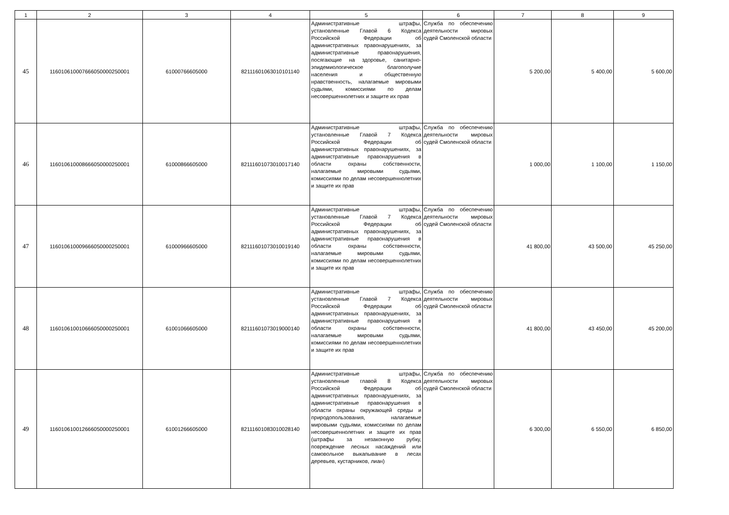| 1 | 2 | 3 | 4 | 5 | 6 | 7 | 8 | 9 |
| --- | --- | --- | --- | --- | --- | --- | --- | --- |
| 45 | 116010610007666050000250001 | 61000766605000 | 82111601063010101140 | Административные штрафы, установленные Главой 6 Кодекса Российской Федерации об административных правонарушениях, за административные правонарушения, посягающие на здоровье, санитарно-эпидемиологическое благополучие населения и общественную нравственность, налагаемые мировыми судьями, комиссиями по делам несовершеннолетних и защите их прав | Служба по обеспечению деятельности мировых судей Смоленской области | 5 200,00 | 5 400,00 | 5 600,00 |
| 46 | 116010610008666050000250001 | 61000866605000 | 82111601073010017140 | Административные штрафы, установленные Главой 7 Кодекса Российской Федерации об административных правонарушениях, за административные правонарушения в области охраны собственности, налагаемые мировыми судьями, комиссиями по делам несовершеннолетних и защите их прав | Служба по обеспечению деятельности мировых судей Смоленской области | 1 000,00 | 1 100,00 | 1 150,00 |
| 47 | 116010610009666050000250001 | 61000966605000 | 82111601073010019140 | Административные штрафы, установленные Главой 7 Кодекса Российской Федерации об административных правонарушениях, за административные правонарушения в области охраны собственности, налагаемые мировыми судьями, комиссиями по делам несовершеннолетних и защите их прав | Служба по обеспечению деятельности мировых судей Смоленской области | 41 800,00 | 43 500,00 | 45 250,00 |
| 48 | 116010610010666050000250001 | 61001066605000 | 82111601073019000140 | Административные штрафы, установленные Главой 7 Кодекса Российской Федерации об административных правонарушениях, за административные правонарушения в области охраны собственности, налагаемые мировыми судьями, комиссиями по делам несовершеннолетних и защите их прав | Служба по обеспечению деятельности мировых судей Смоленской области | 41 800,00 | 43 450,00 | 45 200,00 |
| 49 | 116010610012666050000250001 | 61001266605000 | 82111601083010028140 | Административные штрафы, установленные главой 8 Кодекса Российской Федерации об административных правонарушениях, за административные правонарушения в области охраны окружающей среды и природопользования, налагаемые мировыми судьями, комиссиями по делам несовершеннолетних и защите их прав (штрафы за незаконную рубку, повреждение лесных насаждений или самовольное выкапывание в лесах деревьев, кустарников, лиан) | Служба по обеспечению деятельности мировых судей Смоленской области | 6 300,00 | 6 550,00 | 6 850,00 |